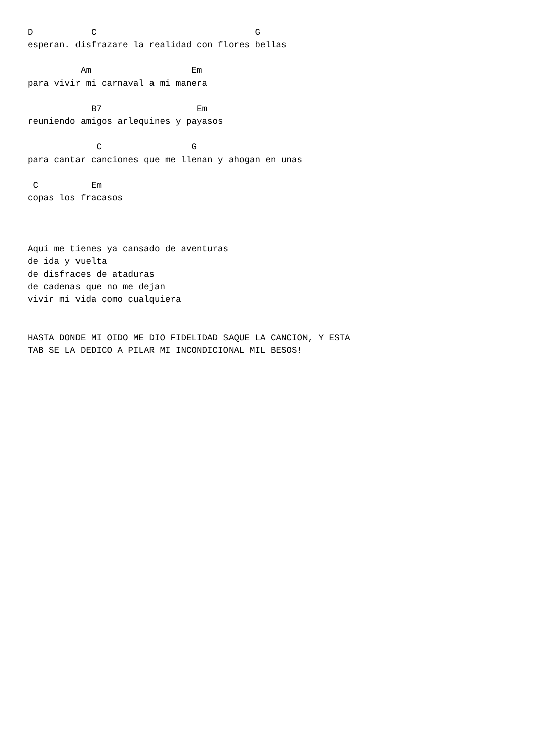D           C                              G
esperan. disfrazare la realidad con flores bellas

          Am                   Em
para vivir mi carnaval a mi manera

            B7                  Em
reuniendo amigos arlequines y payasos

             C                 G
para cantar canciones que me llenan y ahogan en unas

 C          Em
copas los fracasos



Aqui me tienes ya cansado de aventuras
de ida y vuelta
de disfraces de ataduras
de cadenas que no me dejan
vivir mi vida como cualquiera


HASTA DONDE MI OIDO ME DIO FIDELIDAD SAQUE LA CANCION, Y ESTA
TAB SE LA DEDICO A PILAR MI INCONDICIONAL MIL BESOS!